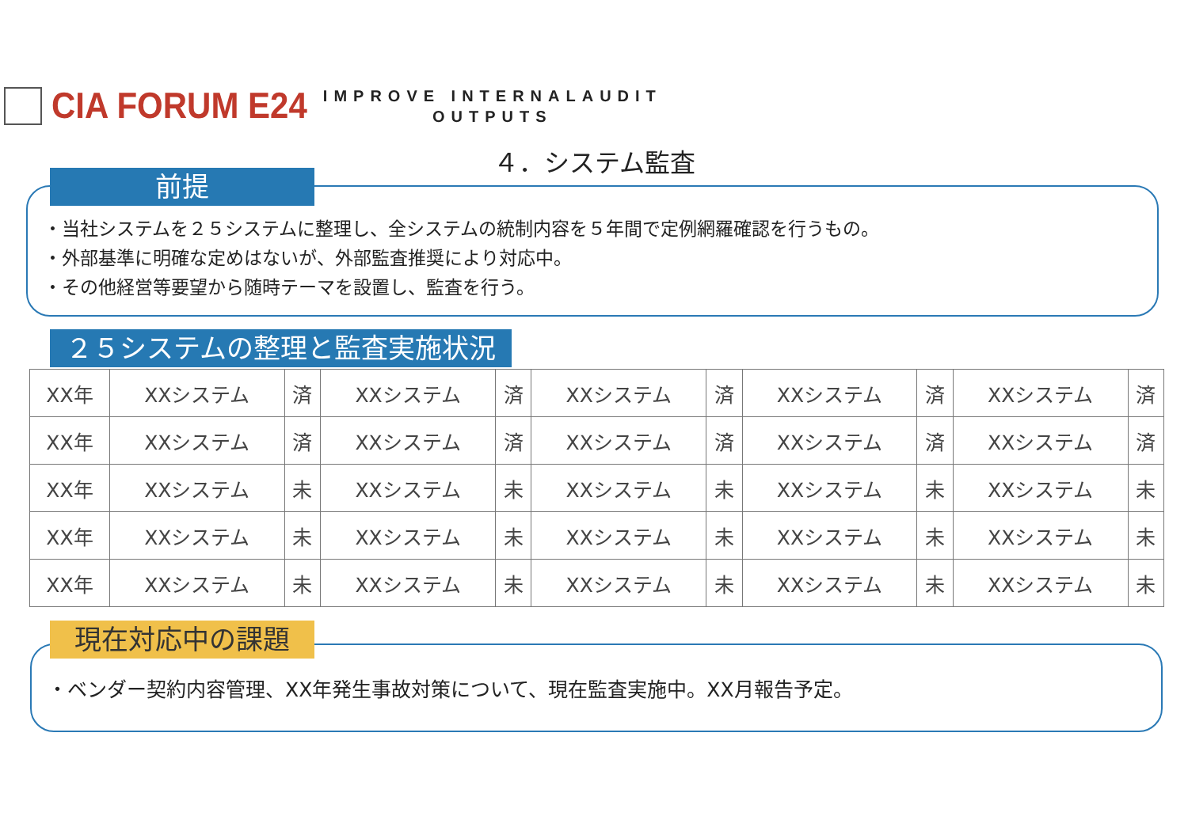CIA FORUM E24
IMPROVE INTERNALAUDIT
OUTPUTS
４．システム監査
・当社システムを２５システムに整理し、全システムの統制内容を５年間で定例網羅確認を行うもの。
・外部基準に明確な定めはないが、外部監査推奨により対応中。
・その他経営等要望から随時テーマを設置し、監査を行う。
前提
２５システムの整理と監査実施状況
| XX年 | XXシステム | 済 | XXシステム | 済 | XXシステム | 済 | XXシステム | 済 | XXシステム | 済 |
| XX年 | XXシステム | 済 | XXシステム | 済 | XXシステム | 済 | XXシステム | 済 | XXシステム | 済 |
| XX年 | XXシステム | 未 | XXシステム | 未 | XXシステム | 未 | XXシステム | 未 | XXシステム | 未 |
| XX年 | XXシステム | 未 | XXシステム | 未 | XXシステム | 未 | XXシステム | 未 | XXシステム | 未 |
| XX年 | XXシステム | 未 | XXシステム | 未 | XXシステム | 未 | XXシステム | 未 | XXシステム | 未 |
・ベンダー契約内容管理、XX年発生事故対策について、現在監査実施中。XX月報告予定。 現在対応中の課題